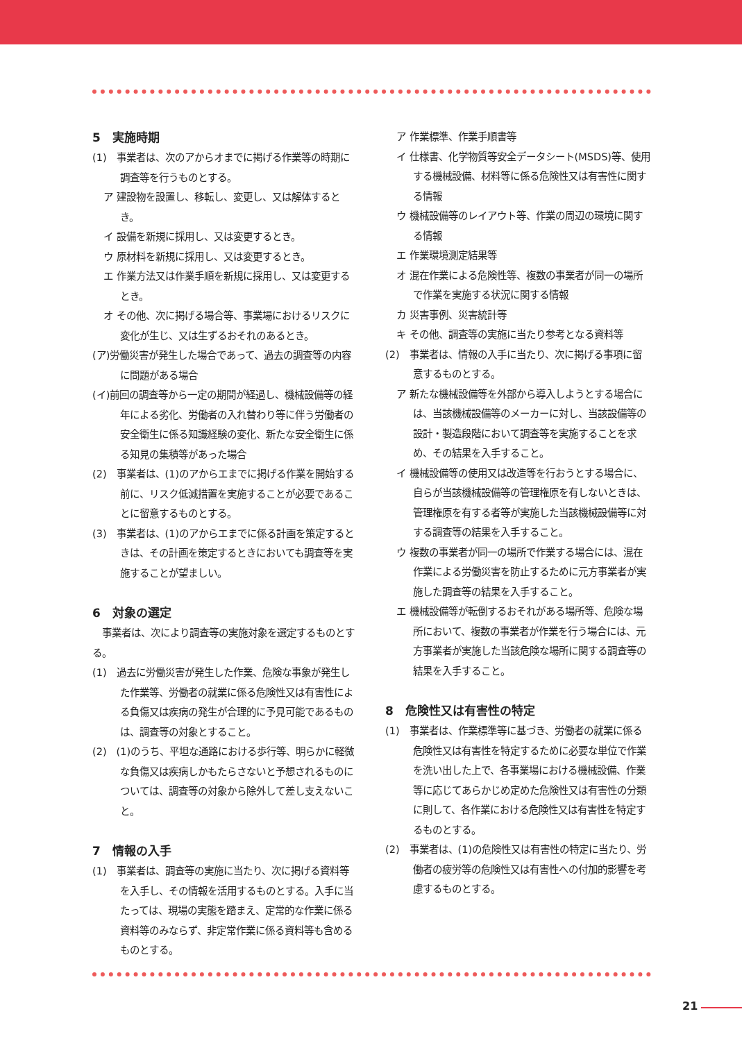5　実施時期
(1)　事業者は、次のアからオまでに掲げる作業等の時期に調査等を行うものとする。
ア 建設物を設置し、移転し、変更し、又は解体するとき。
イ 設備を新規に採用し、又は変更するとき。
ウ 原材料を新規に採用し、又は変更するとき。
エ 作業方法又は作業手順を新規に採用し、又は変更するとき。
オ その他、次に掲げる場合等、事業場におけるリスクに変化が生じ、又は生ずるおそれのあるとき。
(ア)労働災害が発生した場合であって、過去の調査等の内容に問題がある場合
(イ)前回の調査等から一定の期間が経過し、機械設備等の経年による劣化、労働者の入れ替わり等に伴う労働者の安全衛生に係る知識経験の変化、新たな安全衛生に係る知見の集積等があった場合
(2)　事業者は、(1)のアからエまでに掲げる作業を開始する前に、リスク低減措置を実施することが必要であることに留意するものとする。
(3)　事業者は、(1)のアからエまでに係る計画を策定するときは、その計画を策定するときにおいても調査等を実施することが望ましい。
6　対象の選定
　事業者は、次により調査等の実施対象を選定するものとする。
(1)　過去に労働災害が発生した作業、危険な事象が発生した作業等、労働者の就業に係る危険性又は有害性による負傷又は疾病の発生が合理的に予見可能であるものは、調査等の対象とすること。
(2)　(1)のうち、平坦な通路における歩行等、明らかに軽微な負傷又は疾病しかもたらさないと予想されるものについては、調査等の対象から除外して差し支えないこと。
7　情報の入手
(1)　事業者は、調査等の実施に当たり、次に掲げる資料等を入手し、その情報を活用するものとする。入手に当たっては、現場の実態を踏まえ、定常的な作業に係る資料等のみならず、非定常作業に係る資料等も含めるものとする。
ア 作業標準、作業手順書等
イ 仕様書、化学物質等安全データシート(MSDS)等、使用する機械設備、材料等に係る危険性又は有害性に関する情報
ウ 機械設備等のレイアウト等、作業の周辺の環境に関する情報
エ 作業環境測定結果等
オ 混在作業による危険性等、複数の事業者が同一の場所で作業を実施する状況に関する情報
カ 災害事例、災害統計等
キ その他、調査等の実施に当たり参考となる資料等
(2)　事業者は、情報の入手に当たり、次に掲げる事項に留意するものとする。
ア 新たな機械設備等を外部から導入しようとする場合には、当該機械設備等のメーカーに対し、当該設備等の設計・製造段階において調査等を実施することを求め、その結果を入手すること。
イ 機械設備等の使用又は改造等を行おうとする場合に、自らが当該機械設備等の管理権原を有しないときは、管理権原を有する者等が実施した当該機械設備等に対する調査等の結果を入手すること。
ウ 複数の事業者が同一の場所で作業する場合には、混在作業による労働災害を防止するために元方事業者が実施した調査等の結果を入手すること。
エ 機械設備等が転倒するおそれがある場所等、危険な場所において、複数の事業者が作業を行う場合には、元方事業者が実施した当該危険な場所に関する調査等の結果を入手すること。
8　危険性又は有害性の特定
(1)　事業者は、作業標準等に基づき、労働者の就業に係る危険性又は有害性を特定するために必要な単位で作業を洗い出した上で、各事業場における機械設備、作業等に応じてあらかじめ定めた危険性又は有害性の分類に則して、各作業における危険性又は有害性を特定するものとする。
(2)　事業者は、(1)の危険性又は有害性の特定に当たり、労働者の疲労等の危険性又は有害性への付加的影響を考慮するものとする。
21